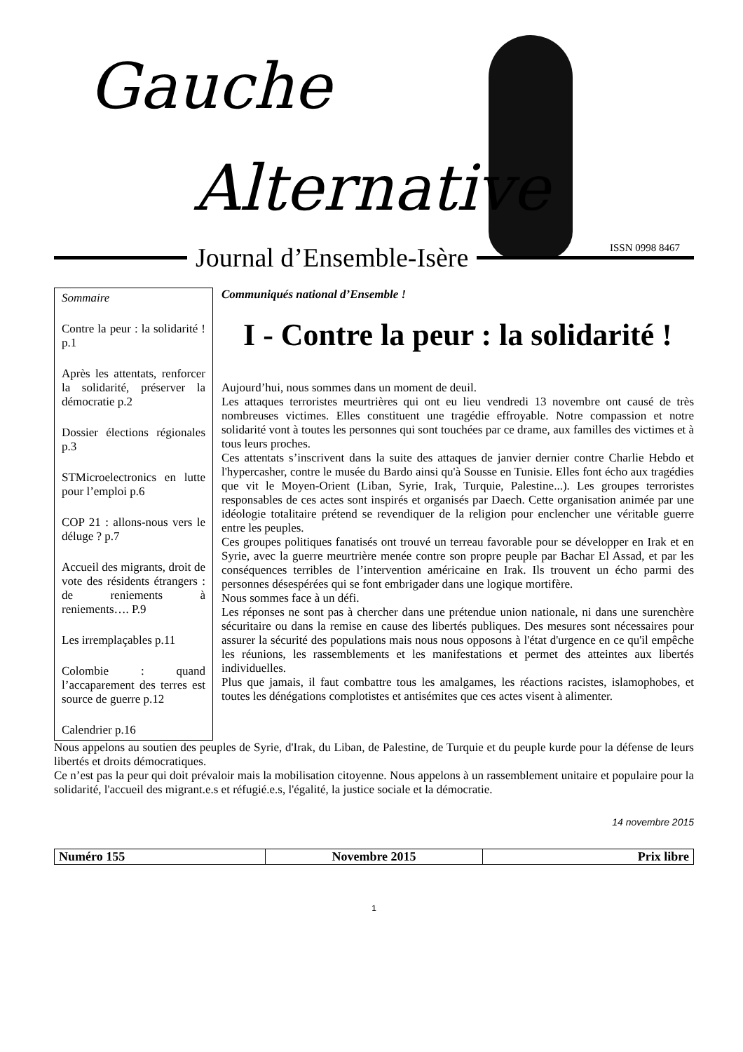Gauche
Alternative
Journal d’Ensemble-Isère
ISSN 0998 8467
Sommaire
Contre la peur : la solidarité ! p.1
Après les attentats, renforcer la solidarité, préserver la démocratie p.2
Dossier élections régionales p.3
STMicroelectronics en lutte pour l’emploi p.6
COP 21 : allons-nous vers le déluge ? p.7
Accueil des migrants, droit de vote des résidents étrangers : de reniements à reniements…. P.9
Les irremplaçables p.11
Colombie : quand l’accaparement des terres est source de guerre p.12
Calendrier p.16
Communiqués national d’Ensemble !
I - Contre la peur : la solidarité !
Aujourd’hui, nous sommes dans un moment de deuil.
Les attaques terroristes meurtrières qui ont eu lieu vendredi 13 novembre ont causé de très nombreuses victimes. Elles constituent une tragédie effroyable. Notre compassion et notre solidarité vont à toutes les personnes qui sont touchées par ce drame, aux familles des victimes et à tous leurs proches.
Ces attentats s’inscrivent dans la suite des attaques de janvier dernier contre Charlie Hebdo et l'hypercasher, contre le musée du Bardo ainsi qu'à Sousse en Tunisie. Elles font écho aux tragédies que vit le Moyen-Orient (Liban, Syrie, Irak, Turquie, Palestine...). Les groupes terroristes responsables de ces actes sont inspirés et organisés par Daech. Cette organisation animée par une idéologie totalitaire prétend se revendiquer de la religion pour enclencher une véritable guerre entre les peuples.
Ces groupes politiques fanatisés ont trouvé un terreau favorable pour se développer en Irak et en Syrie, avec la guerre meurtrière menée contre son propre peuple par Bachar El Assad, et par les conséquences terribles de l’intervention américaine en Irak. Ils trouvent un écho parmi des personnes désespérées qui se font embrigader dans une logique mortifère.
Nous sommes face à un défi.
Les réponses ne sont pas à chercher dans une prétendue union nationale, ni dans une surenchère sécuritaire ou dans la remise en cause des libertés publiques. Des mesures sont nécessaires pour assurer la sécurité des populations mais nous nous opposons à l'état d'urgence en ce qu'il empêche les réunions, les rassemblements et les manifestations et permet des atteintes aux libertés individuelles.
Plus que jamais, il faut combattre tous les amalgames, les réactions racistes, islamophobes, et toutes les dénégations complotistes et antisémites que ces actes visent à alimenter.
Nous appelons au soutien des peuples de Syrie, d'Irak, du Liban, de Palestine, de Turquie et du peuple kurde pour la défense de leurs libertés et droits démocratiques.
Ce n’est pas la peur qui doit prévaloir mais la mobilisation citoyenne. Nous appelons à un rassemblement unitaire et populaire pour la solidarité, l'accueil des migrant.e.s et réfugié.e.s, l'égalité, la justice sociale et la démocratie.
14 novembre 2015
| Numéro 155 | Novembre 2015 | Prix libre |
1